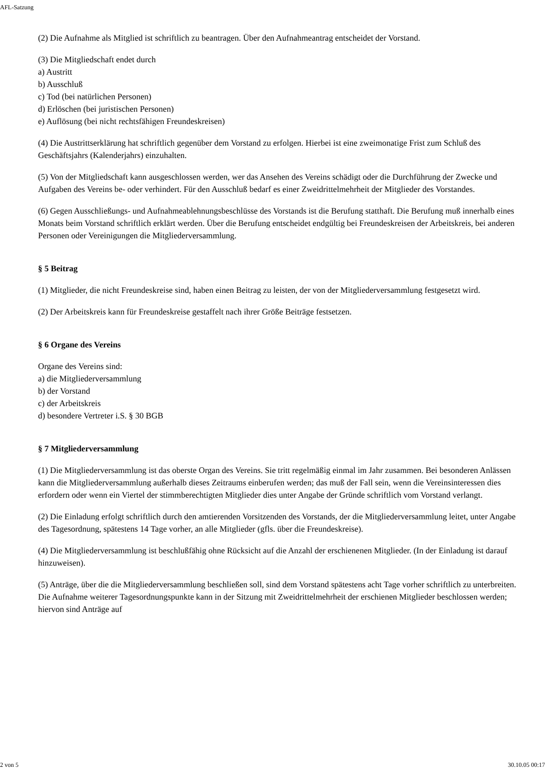AFL-Satzung
(2) Die Aufnahme als Mitglied ist schriftlich zu beantragen. Über den Aufnahmeantrag entscheidet der Vorstand.
(3) Die Mitgliedschaft endet durch
a) Austritt
b) Ausschluß
c) Tod (bei natürlichen Personen)
d) Erlöschen (bei juristischen Personen)
e) Auflösung (bei nicht rechtsfähigen Freundeskreisen)
(4) Die Austrittserklärung hat schriftlich gegenüber dem Vorstand zu erfolgen. Hierbei ist eine zweimonatige Frist zum Schluß des Geschäftsjahrs (Kalenderjahrs) einzuhalten.
(5) Von der Mitgliedschaft kann ausgeschlossen werden, wer das Ansehen des Vereins schädigt oder die Durchführung der Zwecke und Aufgaben des Vereins be- oder verhindert. Für den Ausschluß bedarf es einer Zweidrittelmehrheit der Mitglieder des Vorstandes.
(6) Gegen Ausschließungs- und Aufnahmeablehnungsbeschlüsse des Vorstands ist die Berufung statthaft. Die Berufung muß innerhalb eines Monats beim Vorstand schriftlich erklärt werden. Über die Berufung entscheidet endgültig bei Freundeskreisen der Arbeitskreis, bei anderen Personen oder Vereinigungen die Mitgliederversammlung.
§ 5 Beitrag
(1) Mitglieder, die nicht Freundeskreise sind, haben einen Beitrag zu leisten, der von der Mitgliederversammlung festgesetzt wird.
(2) Der Arbeitskreis kann für Freundeskreise gestaffelt nach ihrer Größe Beiträge festsetzen.
§ 6 Organe des Vereins
Organe des Vereins sind:
a) die Mitgliederversammlung
b) der Vorstand
c) der Arbeitskreis
d) besondere Vertreter i.S. § 30 BGB
§ 7 Mitgliederversammlung
(1) Die Mitgliederversammlung ist das oberste Organ des Vereins. Sie tritt regelmäßig einmal im Jahr zusammen. Bei besonderen Anlässen kann die Mitgliederversammlung außerhalb dieses Zeitraums einberufen werden; das muß der Fall sein, wenn die Vereinsinteressen dies erfordern oder wenn ein Viertel der stimmberechtigten Mitglieder dies unter Angabe der Gründe schriftlich vom Vorstand verlangt.
(2) Die Einladung erfolgt schriftlich durch den amtierenden Vorsitzenden des Vorstands, der die Mitgliederversammlung leitet, unter Angabe des Tagesordnung, spätestens 14 Tage vorher, an alle Mitglieder (gfls. über die Freundeskreise).
(4) Die Mitgliederversammlung ist beschlußfähig ohne Rücksicht auf die Anzahl der erschienenen Mitglieder. (In der Einladung ist darauf hinzuweisen).
(5) Anträge, über die die Mitgliederversammlung beschließen soll, sind dem Vorstand spätestens acht Tage vorher schriftlich zu unterbreiten. Die Aufnahme weiterer Tagesordnungspunkte kann in der Sitzung mit Zweidrittelmehrheit der erschienen Mitglieder beschlossen werden; hiervon sind Anträge auf
2 von 5 30.10.05 00:17